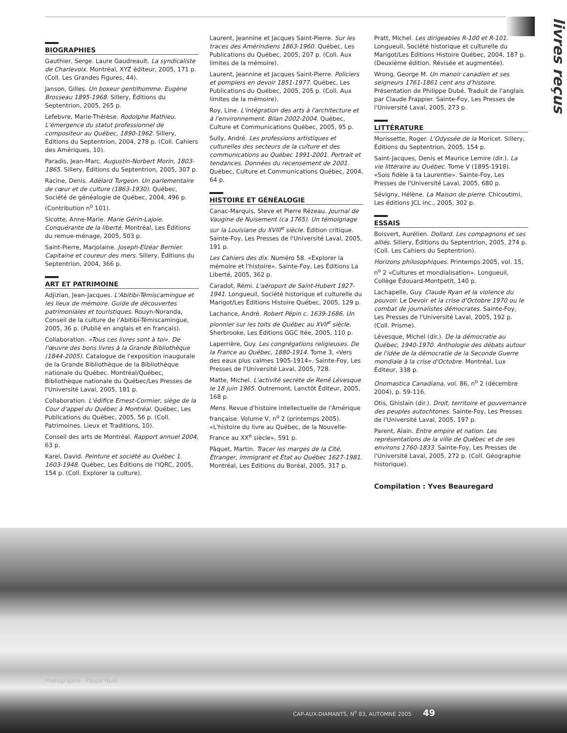livres reçus
BIOGRAPHIES
Gauthier, Serge. Laure Gaudreault. La syndicaliste de Charlevoix. Montréal, XYZ éditeur, 2005, 171 p. (Coll. Les Grandes Figures, 44).
Janson, Gilles. Un boxeur gentilhomme. Eugène Brosseau 1895-1968. Sillery, Éditions du Septentrion, 2005, 265 p.
Lefebvre, Marie-Thérèse. Rodolphe Mathieu. L'émergence du statut professionnel de compositeur au Québec, 1890-1962. Sillery, Éditions du Septentrion, 2004, 278 p. (Coll. Cahiers des Amériques, 10).
Paradis, Jean-Marc. Augustin-Norbert Morin, 1803-1865. Sillery, Éditions du Septentrion, 2005, 307 p.
Racine, Denis. Adélard Turgeon. Un parlementaire de cœur et de culture (1863-1930). Québec, Société de généalogie de Québec, 2004, 496 p. (Contribution n<sup>o</sup> 101).
Sicotte, Anne-Marie. Marie Gérin-Lajoie. Conquérante de la liberté. Montréal, Les Éditions du remue-ménage, 2005, 503 p.
Saint-Pierre, Marjolaine. Joseph-Elzéar Bernier. Capitaine et coureur des mers. Sillery, Éditions du Septentrion, 2004, 366 p.
ART ET PATRIMOINE
Adjizian, Jean-Jacques. L'Abitibi-Témiscamingue et les lieux de mémoire. Guide de découvertes patrimoniales et touristiques. Rouyn-Noranda, Conseil de la culture de l'Abitibi-Témiscamingue, 2005, 36 p. (Publié en anglais et en français).
Collaboration. «Tous ces livres sont à toi». De l'œuvre des bons livres à la Grande Bibliothèque (1844-2005). Catalogue de l'exposition inaugurale de la Grande Bibliothèque de la Bibliothèque nationale du Québec. Montréal/Québec, Bibliothèque nationale du Québec/Les Presses de l'Université Laval, 2005, 181 p.
Collaboration. L'édifice Ernest-Cormier, siège de la Cour d'appel du Québec à Montréal. Québec, Les Publications du Québec, 2005, 56 p. (Coll. Patrimoines. Lieux et Traditions, 10).
Conseil des arts de Montréal. Rapport annuel 2004, 63 p.
Karel, David. Peinture et société au Québec 1. 1603-1948. Québec, Les Éditions de l'IQRC, 2005, 154 p. (Coll. Explorer la culture).
Laurent, Jeannine et Jacques Saint-Pierre. Sur les traces des Amérindiens 1863-1960. Québec, Les Publications du Québec, 2005, 207 p. (Coll. Aux limites de la mémoire).
Laurent, Jeannine et Jacques Saint-Pierre. Policiers et pompiers en devoir 1851-1977. Québec, Les Publications du Québec, 2005, 205 p. (Coll. Aux limites de la mémoire).
Roy, Line. L'intégration des arts à l'architecture et à l'environnement. Bilan 2002-2004. Québec, Culture et Communications Québec, 2005, 95 p.
Sully, André. Les professions artistiques et culturelles des secteurs de la culture et des communications au Québec 1991-2001. Portrait et tendances. Données du recensement de 2001. Québec, Culture et Communications Québec, 2004, 64 p.
HISTOIRE ET GÉNÉALOGIE
Canac-Marquis, Steve et Pierre Rézeau. Journal de Vaugine de Nuisement (ca 1765). Un témoignage sur la Louisiane du XVIII<sup>e</sup> siècle. Édition critique. Sainte-Foy, Les Presses de l'Université Laval, 2005, 191 p.
Les Cahiers des dix. Numéro 58. «Explorer la mémoire et l'histoire». Sainte-Foy, Les Éditions La Liberté, 2005, 362 p.
Caradot, Rémi. L'aéroport de Saint-Hubert 1927-1941. Longueuil, Société historique et culturelle du Marigot/Les Éditions Histoire Québec, 2005, 129 p.
Lachance, André. Robert Pépin c. 1639-1686. Un pionnier sur les toits de Québec au XVII<sup>e</sup> siècle. Sherbrooke, Les Éditions GGC ltée, 2005, 110 p.
Laperrière, Guy. Les congrégations religieuses. De la France au Québec, 1880-1914. Tome 3, «Vers des eaux plus calmes 1905-1914». Sainte-Foy, Les Presses de l'Université Laval, 2005, 728.
Matte, Michel. L'activité secrète de René Lévesque le 18 juin 1965. Outremont, Lanctôt Éditeur, 2005, 168 p.
Mens. Revue d'histoire intellectuelle de l'Amérique française. Volume V, n<sup>o</sup> 2 (printemps 2005). «L'histoire du livre au Québec, de la Nouvelle-France au XX<sup>e</sup> siècle», 591 p.
Pâquet, Martin. Tracer les marges de la Cité. Étranger, immigrant et État au Québec 1627-1981. Montréal, Les Éditions du Boréal, 2005, 317 p.
Pratt, Michel. Les dirigeables R-100 et R-101. Longueuil, Société historique et culturelle du Marigot/Les Éditions Histoire Québec, 2004, 187 p. (Deuxième édition. Révisée et augmentée).
Wrong, George M. Un manoir canadien et ses seigneurs 1761-1861 cent ans d'histoire. Présentation de Philippe Dubé. Traduit de l'anglais par Claude Frappier. Sainte-Foy, Les Presses de l'Université Laval, 2005, 273 p.
LITTÉRATURE
Morissette, Roger. L'Odyssée de la Moricet. Sillery, Éditions du Septentrion, 2005, 154 p.
Saint-Jacques, Denis et Maurice Lemire (dir.). La vie littéraire au Québec. Tome V (1895-1918). «Sois fidèle à ta Laurentie». Sainte-Foy, Les Presses de l'Université Laval, 2005, 680 p.
Sévigny, Hélène. La Maison de pierre. Chicoutimi, Les éditions JCL inc., 2005, 302 p.
ESSAIS
Boisvert, Aurélien. Dollard. Les compagnons et ses alliés. Sillery, Éditions du Septentrion, 2005, 274 p. (Coll. Les Cahiers du Septentrion).
Horizons philosophiques. Printemps 2005, vol. 15, n<sup>o</sup> 2 «Cultures et mondialisation». Longueuil, Collège Édouard-Montpetit, 140 p.
Lachapelle, Guy. Claude Ryan et la violence du pouvoir. Le Devoir et la crise d'Octobre 1970 ou le combat de journalistes démocrates. Sainte-Foy, Les Presses de l'Université Laval, 2005, 192 p. (Coll. Prisme).
Lévesque, Michel (dir.). De la démocratie au Québec, 1940-1970. Anthologie des débats autour de l'idée de la démocratie de la Seconde Guerre mondiale à la crise d'Octobre. Montréal, Lux Éditeur, 338 p.
Onomastica Canadiana, vol. 86, n<sup>o</sup> 2 (décembre 2004), p. 59-116.
Otis, Ghislain (dir.). Droit, territoire et gouvernance des peuples autochtones. Sainte-Foy, Les Presses de l'Université Laval, 2005, 197 p.
Parent, Alain. Entre empire et nation. Les représentations de la ville de Québec et de ses environs 1760-1833. Sainte-Foy, Les Presses de l'Université Laval, 2005, 272 p. (Coll. Géographie historique).
Compilation : Yves Beauregard
Photographie : Pascal Huot
CAP-AUX-DIAMANTS, N<sup>o</sup> 83, AUTOMNE 2005 49